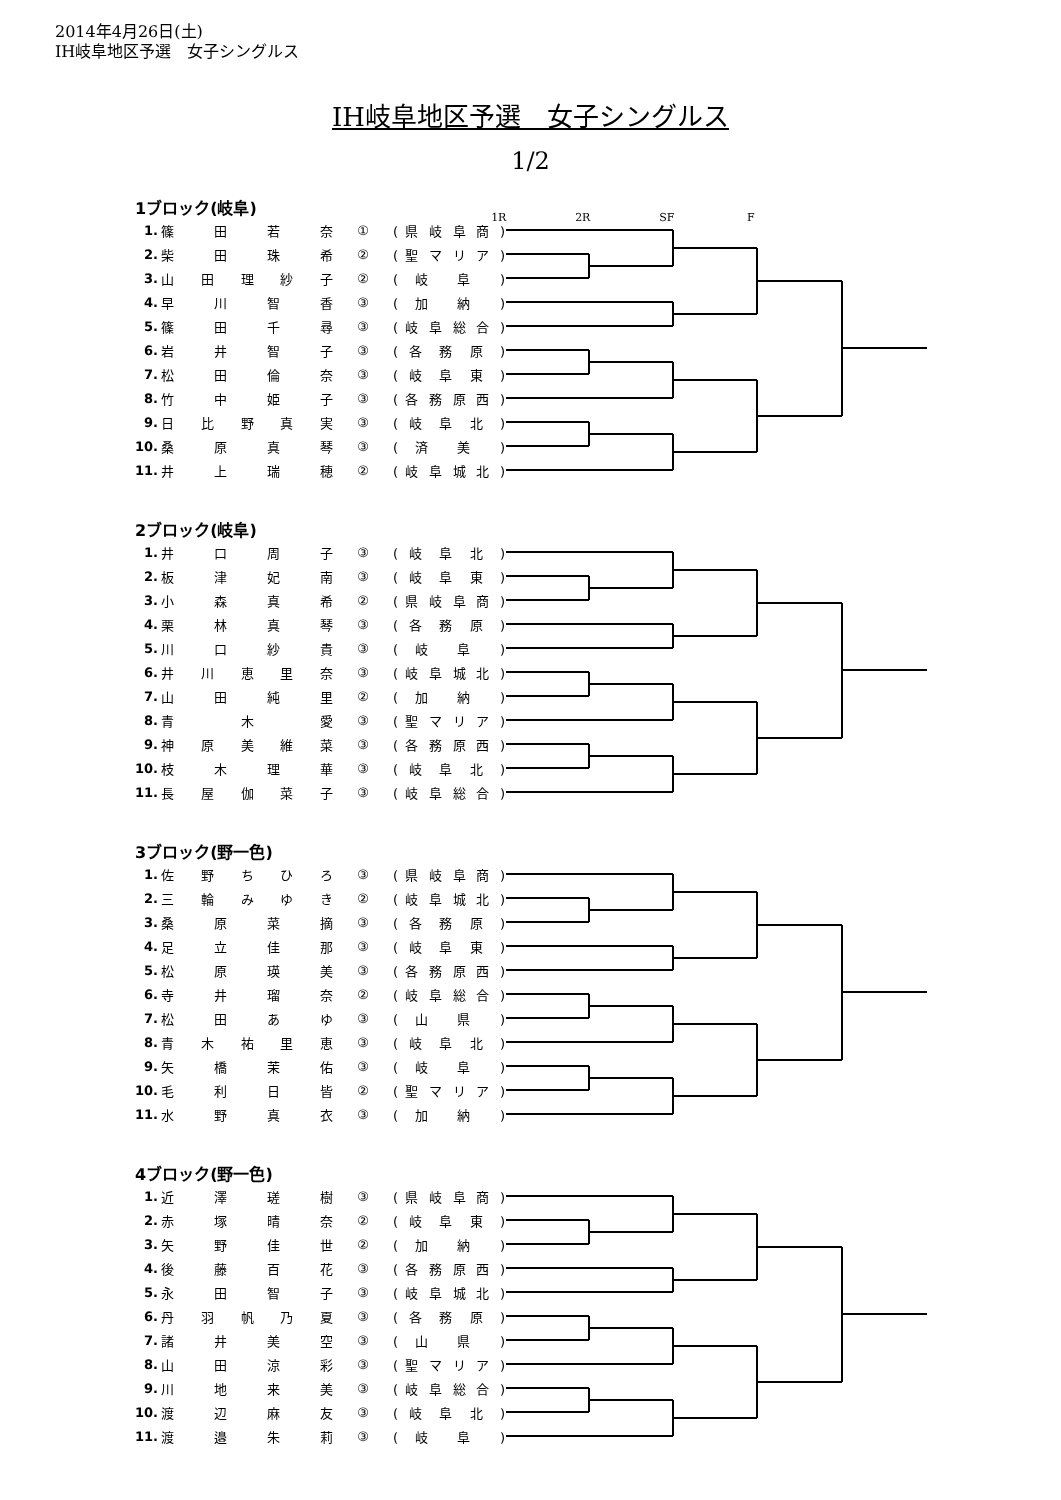2014年4月26日(土)
IH岐阜地区予選　女子シングルス
IH岐阜地区予選　女子シングルス
1/2
1ブロック(岐阜)
1R 2R SF F
| 1. | 篠 田 若 奈 | ① | ( 県 岐 阜 商 ) |
| 2. | 柴 田 珠 希 | ② | ( 聖 マ リ ア ) |
| 3. | 山 田 理 紗 子 | ② | ( 岐 阜 ) |
| 4. | 早 川 智 香 | ③ | ( 加 納 ) |
| 5. | 篠 田 千 尋 | ③ | ( 岐 阜 総 合 ) |
| 6. | 岩 井 智 子 | ③ | ( 各 務 原 ) |
| 7. | 松 田 倫 奈 | ③ | ( 岐 阜 東 ) |
| 8. | 竹 中 姫 子 | ③ | ( 各 務 原 西 ) |
| 9. | 日 比 野 真 実 | ③ | ( 岐 阜 北 ) |
| 10. | 桑 原 真 琴 | ③ | ( 済 美 ) |
| 11. | 井 上 瑞 穂 | ② | ( 岐 阜 城 北 ) |
2ブロック(岐阜)
| 1. | 井 口 周 子 | ③ | ( 岐 阜 北 ) |
| 2. | 板 津 妃 南 | ③ | ( 岐 阜 東 ) |
| 3. | 小 森 真 希 | ② | ( 県 岐 阜 商 ) |
| 4. | 栗 林 真 琴 | ③ | ( 各 務 原 ) |
| 5. | 川 口 紗 貴 | ③ | ( 岐 阜 ) |
| 6. | 井 川 恵 里 奈 | ③ | ( 岐 阜 城 北 ) |
| 7. | 山 田 純 里 | ② | ( 加 納 ) |
| 8. | 青 木 愛 | ③ | ( 聖 マ リ ア ) |
| 9. | 神 原 美 維 菜 | ③ | ( 各 務 原 西 ) |
| 10. | 枝 木 理 華 | ③ | ( 岐 阜 北 ) |
| 11. | 長 屋 伽 菜 子 | ③ | ( 岐 阜 総 合 ) |
3ブロック(野一色)
| 1. | 佐 野 ち ひ ろ | ③ | ( 県 岐 阜 商 ) |
| 2. | 三 輪 み ゆ き | ② | ( 岐 阜 城 北 ) |
| 3. | 桑 原 菜 摘 | ③ | ( 各 務 原 ) |
| 4. | 足 立 佳 那 | ③ | ( 岐 阜 東 ) |
| 5. | 松 原 瑛 美 | ③ | ( 各 務 原 西 ) |
| 6. | 寺 井 瑠 奈 | ② | ( 岐 阜 総 合 ) |
| 7. | 松 田 あ ゆ | ③ | ( 山 県 ) |
| 8. | 青 木 祐 里 恵 | ③ | ( 岐 阜 北 ) |
| 9. | 矢 橋 茉 佑 | ③ | ( 岐 阜 ) |
| 10. | 毛 利 日 皆 | ② | ( 聖 マ リ ア ) |
| 11. | 水 野 真 衣 | ③ | ( 加 納 ) |
4ブロック(野一色)
| 1. | 近 澤 瑳 樹 | ③ | ( 県 岐 阜 商 ) |
| 2. | 赤 塚 晴 奈 | ② | ( 岐 阜 東 ) |
| 3. | 矢 野 佳 世 | ② | ( 加 納 ) |
| 4. | 後 藤 百 花 | ③ | ( 各 務 原 西 ) |
| 5. | 永 田 智 子 | ③ | ( 岐 阜 城 北 ) |
| 6. | 丹 羽 帆 乃 夏 | ③ | ( 各 務 原 ) |
| 7. | 諸 井 美 空 | ③ | ( 山 県 ) |
| 8. | 山 田 涼 彩 | ③ | ( 聖 マ リ ア ) |
| 9. | 川 地 来 美 | ③ | ( 岐 阜 総 合 ) |
| 10. | 渡 辺 麻 友 | ③ | ( 岐 阜 北 ) |
| 11. | 渡 邉 朱 莉 | ③ | ( 岐 阜 ) |